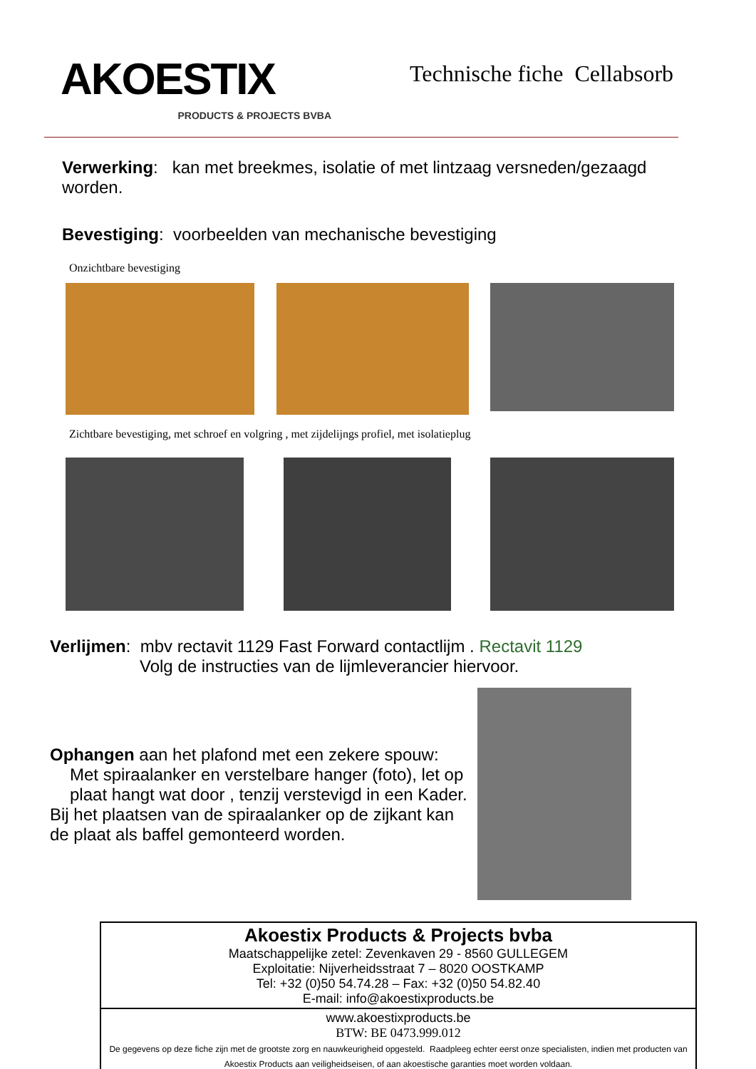AKOESTIX
PRODUCTS & PROJECTS BVBA
Technische fiche Cellabsorb
Verwerking: kan met breekmes, isolatie of met lintzaag versneden/gezaagd worden.
Bevestiging: voorbeelden van mechanische bevestiging
Onzichtbare bevestiging
Zichtbare bevestiging, met schroef en volgring , met zijdelijngs profiel, met isolatieplug
Verlijmen: mbv rectavit 1129 Fast Forward contactlijm . Rectavit 1129
Volg de instructies van de lijmleverancier hiervoor.
Ophangen aan het plafond met een zekere spouw:
Met spiraalanker en verstelbare hanger (foto), let op plaat hangt wat door , tenzij verstevigd in een Kader.
Bij het plaatsen van de spiraalanker op de zijkant kan de plaat als baffel gemonteerd worden.
| Akoestix Products & Projects bvba Maatschappelijke zetel: Zevenkaven 29 - 8560 GULLEGEM Exploitatie: Nijverheidsstraat 7 – 8020 OOSTKAMP Tel: +32 (0)50 54.74.28 – Fax: +32 (0)50 54.82.40 E-mail: info@akoestixproducts.be |
| www.akoestixproducts.be BTW: BE 0473.999.012 De gegevens op deze fiche zijn met de grootste zorg en nauwkeurigheid opgesteld. Raadpleeg echter eerst onze specialisten, indien met producten van Akoestix Products aan veiligheidseisen, of aan akoestische garanties moet worden voldaan. |